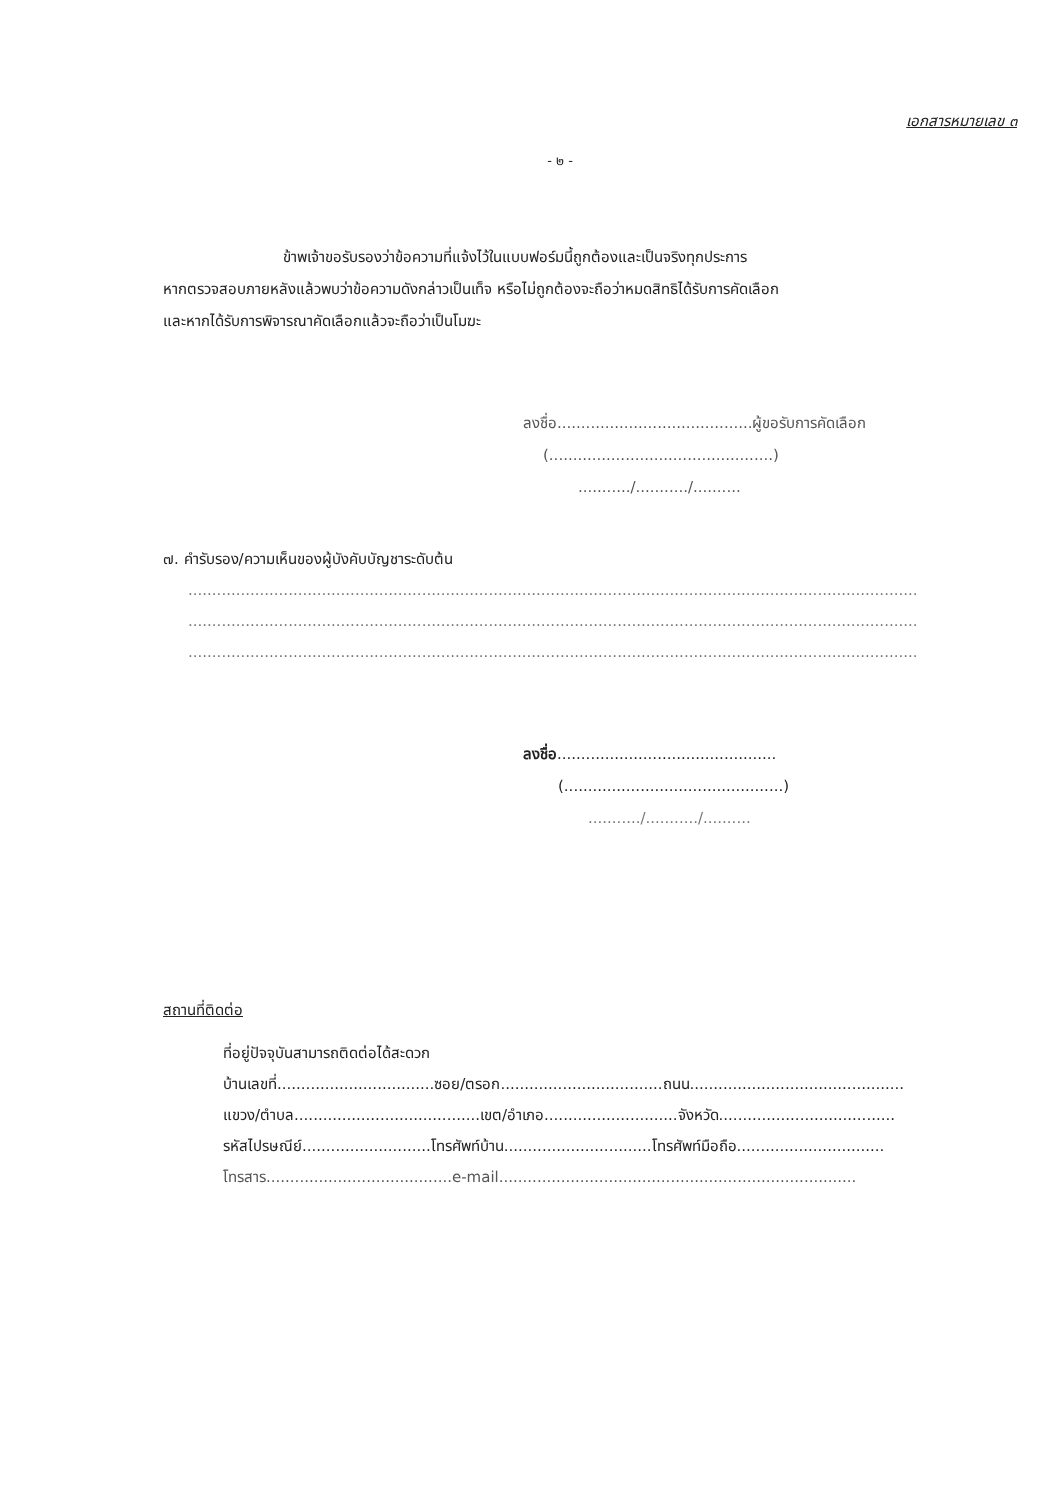เอกสารหมายเลข ๓
- ๒ -
ข้าพเจ้าขอรับรองว่าข้อความที่แจ้งไว้ในแบบฟอร์มนี้ถูกต้องและเป็นจริงทุกประการ
หากตรวจสอบภายหลังแล้วพบว่าข้อความดังกล่าวเป็นเท็จ หรือไม่ถูกต้องจะถือว่าหมดสิทธิได้รับการคัดเลือก
และหากได้รับการพิจารณาคัดเลือกแล้วจะถือว่าเป็นโมฆะ
ลงชื่อ.........................................ผู้ขอรับการคัดเลือก
(...............................................)
.........../.........../..........
๗. คำรับรอง/ความเห็นของผู้บังคับบัญชาระดับต้น
.........................................................................................................................................................
.........................................................................................................................................................
.........................................................................................................................................................
ลงชื่อ..............................................
(..............................................)
.........../.........../..........
สถานที่ติดต่อ
ที่อยู่ปัจจุบันสามารถติดต่อได้สะดวก
บ้านเลขที่.................................ซอย/ตรอก..................................ถนน.............................................
แขวง/ตำบล.......................................เขต/อำเภอ............................จังหวัด.....................................
รหัสไปรษณีย์...........................โทรศัพท์บ้าน...............................โทรศัพท์มือถือ...............................
โทรสาร.......................................e-mail...........................................................................